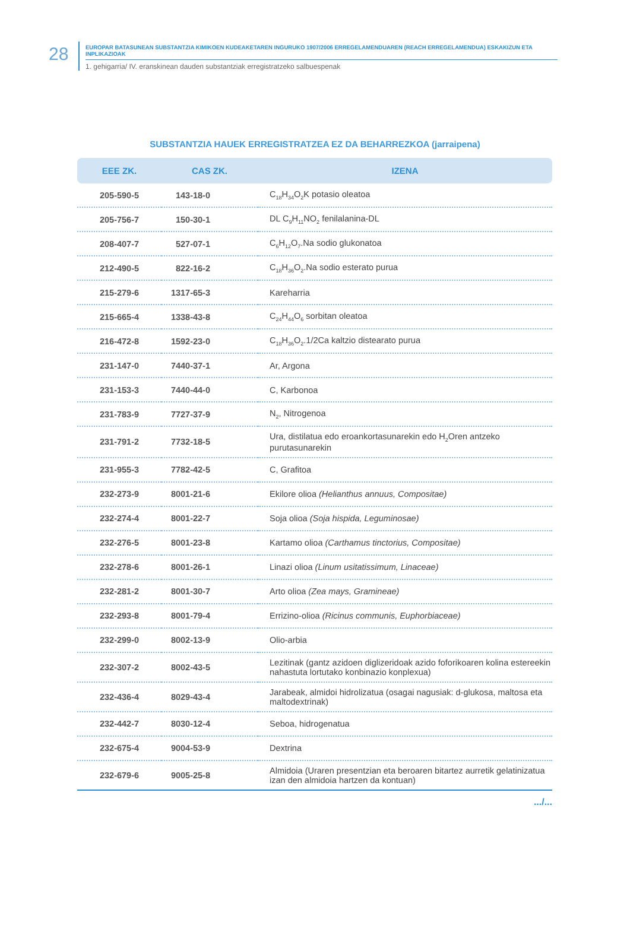28
EUROPAR BATASUNEAN SUBSTANTZIA KIMIKOEN KUDEAKETAREN INGURUKO 1907/2006 ERREGELAMENDUAREN (REACH ERREGELAMENDUA) ESKAKIZUN ETA INPLIKAZIOAK
1. gehigarria/ IV. eranskinean dauden substantziak erregistratzeko salbuespenak
SUBSTANTZIA HAUEK ERREGISTRATZEA EZ DA BEHARREZKOA (jarraipena)
| EEE ZK. | CAS ZK. | IZENA |
| --- | --- | --- |
| 205-590-5 | 143-18-0 | C<sub>18</sub>H<sub>34</sub>O<sub>2</sub>K potasio oleatoa |
| 205-756-7 | 150-30-1 | DL C<sub>9</sub>H<sub>11</sub>NO<sub>2</sub> fenilalanina-DL |
| 208-407-7 | 527-07-1 | C<sub>6</sub>H<sub>12</sub>O<sub>7</sub>.Na sodio glukonatoa |
| 212-490-5 | 822-16-2 | C<sub>18</sub>H<sub>36</sub>O<sub>2</sub>.Na sodio esterato purua |
| 215-279-6 | 1317-65-3 | Kareharria |
| 215-665-4 | 1338-43-8 | C<sub>24</sub>H<sub>44</sub>O<sub>6</sub> sorbitan oleatoa |
| 216-472-8 | 1592-23-0 | C<sub>18</sub>H<sub>36</sub>O<sub>2</sub>.1/2Ca kaltzio distearato purua |
| 231-147-0 | 7440-37-1 | Ar, Argona |
| 231-153-3 | 7440-44-0 | C, Karbonoa |
| 231-783-9 | 7727-37-9 | N<sub>2</sub>, Nitrogenoa |
| 231-791-2 | 7732-18-5 | Ura, distilatua edo eroankortasunarekin edo H<sub>2</sub>Oren antzeko purutasunarekin |
| 231-955-3 | 7782-42-5 | C, Grafitoa |
| 232-273-9 | 8001-21-6 | Ekilore olioa (Helianthus annuus, Compositae) |
| 232-274-4 | 8001-22-7 | Soja olioa (Soja hispida, Leguminosae) |
| 232-276-5 | 8001-23-8 | Kartamo olioa (Carthamus tinctorius, Compositae) |
| 232-278-6 | 8001-26-1 | Linazi olioa (Linum usitatissimum, Linaceae) |
| 232-281-2 | 8001-30-7 | Arto olioa (Zea mays, Gramineae) |
| 232-293-8 | 8001-79-4 | Errizino-olioa (Ricinus communis, Euphorbiaceae) |
| 232-299-0 | 8002-13-9 | Olio-arbia |
| 232-307-2 | 8002-43-5 | Lezitinak (gantz azidoen diglizeridoak azido foforikoaren kolina estereekin nahastuta lortutako konbinazio konplexua) |
| 232-436-4 | 8029-43-4 | Jarabeak, almidoi hidrolizatua (osagai nagusiak: d-glukosa, maltosa eta maltodextrinak) |
| 232-442-7 | 8030-12-4 | Seboa, hidrogenatua |
| 232-675-4 | 9004-53-9 | Dextrina |
| 232-679-6 | 9005-25-8 | Almidoia (Uraren presentzian eta beroaren bitartez aurretik gelatinizatua izan den almidoia hartzen da kontuan) |
.../...